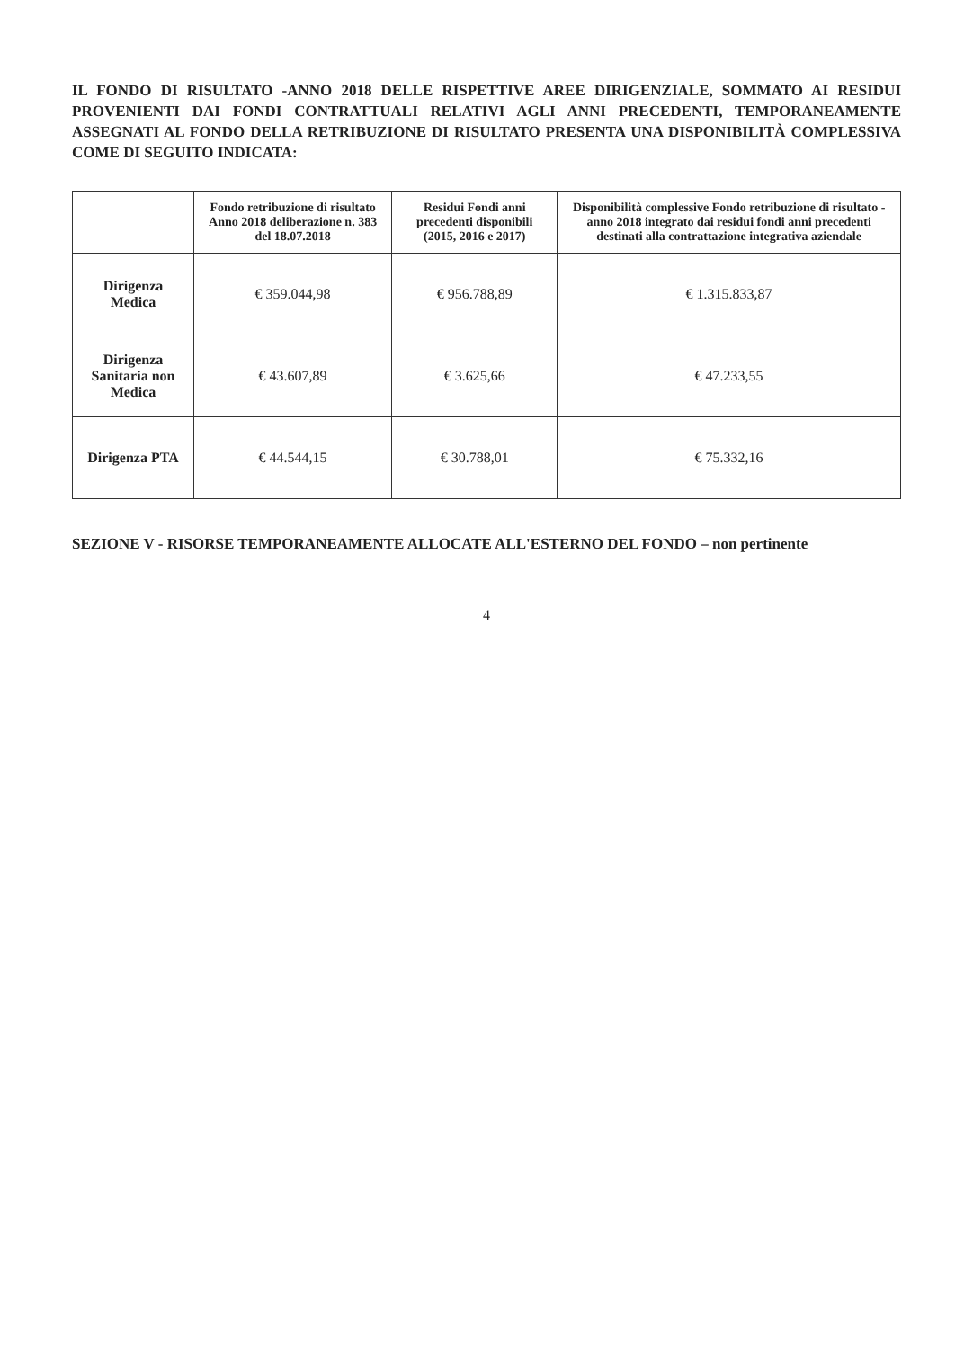IL FONDO DI RISULTATO -ANNO 2018 DELLE RISPETTIVE AREE DIRIGENZIALE, SOMMATO AI RESIDUI PROVENIENTI DAI FONDI CONTRATTUALI RELATIVI AGLI ANNI PRECEDENTI, TEMPORANEAMENTE ASSEGNATI AL FONDO DELLA RETRIBUZIONE DI RISULTATO PRESENTA UNA DISPONIBILITÀ COMPLESSIVA COME DI SEGUITO INDICATA:
| | Fondo retribuzione di risultato Anno 2018 deliberazione n. 383 del 18.07.2018 | Residui Fondi anni precedenti disponibili (2015, 2016 e 2017) | Disponibilità complessive Fondo retribuzione di risultato - anno 2018 integrato dai residui fondi anni precedenti destinati alla contrattazione integrativa aziendale |
| --- | --- | --- | --- |
| Dirigenza Medica | € 359.044,98 | € 956.788,89 | € 1.315.833,87 |
| Dirigenza Sanitaria non Medica | € 43.607,89 | € 3.625,66 | € 47.233,55 |
| Dirigenza PTA | € 44.544,15 | € 30.788,01 | € 75.332,16 |
SEZIONE V - RISORSE TEMPORANEAMENTE ALLOCATE ALL'ESTERNO DEL FONDO – non pertinente
4